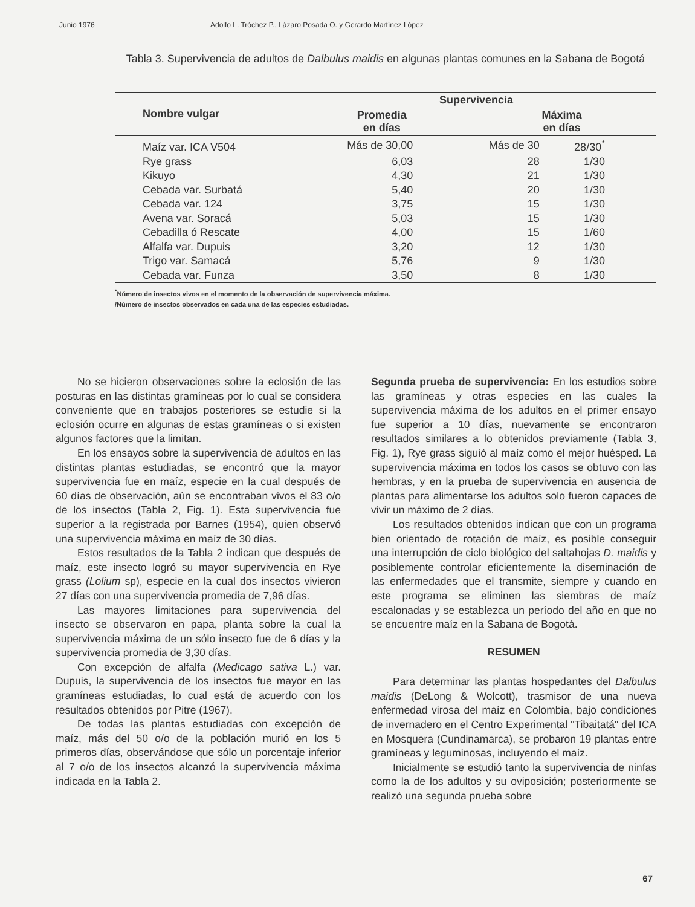Junio 1976 Adolfo L. Tróchez P., Lázaro Posada O. y Gerardo Martínez López
Tabla 3. Supervivencia de adultos de Dalbulus maidis en algunas plantas comunes en la Sabana de Bogotá
| Nombre vulgar | Supervivencia | | |
| --- | --- | --- | --- |
| | Promedia en días | Máxima en días | |
| Maíz var. ICA V504 | Más de 30,00 | Más de 30 | 28/30<sup>*</sup> |
| Rye grass | 6,03 | 28 | 1/30 |
| Kikuyo | 4,30 | 21 | 1/30 |
| Cebada var. Surbatá | 5,40 | 20 | 1/30 |
| Cebada var. 124 | 3,75 | 15 | 1/30 |
| Avena var. Soracá | 5,03 | 15 | 1/30 |
| Cebadilla ó Rescate | 4,00 | 15 | 1/60 |
| Alfalfa var. Dupuis | 3,20 | 12 | 1/30 |
| Trigo var. Samacá | 5,76 | 9 | 1/30 |
| Cebada var. Funza | 3,50 | 8 | 1/30 |
<sup>*</sup> Número de insectos vivos en el momento de la observación de supervivencia máxima.
/Número de insectos observados en cada una de las especies estudiadas.
No se hicieron observaciones sobre la eclosión de las posturas en las distintas gramíneas por lo cual se considera conveniente que en trabajos posteriores se estudie si la eclosión ocurre en algunas de estas gramíneas o si existen algunos factores que la limitan.
En los ensayos sobre la supervivencia de adultos en las distintas plantas estudiadas, se encontró que la mayor supervivencia fue en maíz, especie en la cual después de 60 días de observación, aún se encontraban vivos el 83 o/o de los insectos (Tabla 2, Fig. 1). Esta supervivencia fue superior a la registrada por Barnes (1954), quien observó una supervivencia máxima en maíz de 30 días.
Estos resultados de la Tabla 2 indican que después de maíz, este insecto logró su mayor supervivencia en Rye grass (Lolium sp), especie en la cual dos insectos vivieron 27 días con una supervivencia promedia de 7,96 días.
Las mayores limitaciones para supervivencia del insecto se observaron en papa, planta sobre la cual la supervivencia máxima de un sólo insecto fue de 6 días y la supervivencia promedia de 3,30 días.
Con excepción de alfalfa (Medicago sativa L.) var. Dupuis, la supervivencia de los insectos fue mayor en las gramíneas estudiadas, lo cual está de acuerdo con los resultados obtenidos por Pitre (1967).
De todas las plantas estudiadas con excepción de maíz, más del 50 o/o de la población murió en los 5 primeros días, observándose que sólo un porcentaje inferior al 7 o/o de los insectos alcanzó la supervivencia máxima indicada en la Tabla 2.
Segunda prueba de supervivencia: En los estudios sobre las gramíneas y otras especies en las cuales la supervivencia máxima de los adultos en el primer ensayo fue superior a 10 días, nuevamente se encontraron resultados similares a lo obtenidos previamente (Tabla 3, Fig. 1), Rye grass siguió al maíz como el mejor huésped. La supervivencia máxima en todos los casos se obtuvo con las hembras, y en la prueba de supervivencia en ausencia de plantas para alimentarse los adultos solo fueron capaces de vivir un máximo de 2 días.
Los resultados obtenidos indican que con un programa bien orientado de rotación de maíz, es posible conseguir una interrupción de ciclo biológico del saltahojas D. maidis y posiblemente controlar eficientemente la diseminación de las enfermedades que el transmite, siempre y cuando en este programa se eliminen las siembras de maíz escalonadas y se establezca un período del año en que no se encuentre maíz en la Sabana de Bogotá.
RESUMEN
Para determinar las plantas hospedantes del Dalbulus maidis (DeLong & Wolcott), trasmisor de una nueva enfermedad virosa del maíz en Colombia, bajo condiciones de invernadero en el Centro Experimental "Tibaitatá" del ICA en Mosquera (Cundinamarca), se probaron 19 plantas entre gramíneas y leguminosas, incluyendo el maíz.
Inicialmente se estudió tanto la supervivencia de ninfas como la de los adultos y su oviposición; posteriormente se realizó una segunda prueba sobre
67